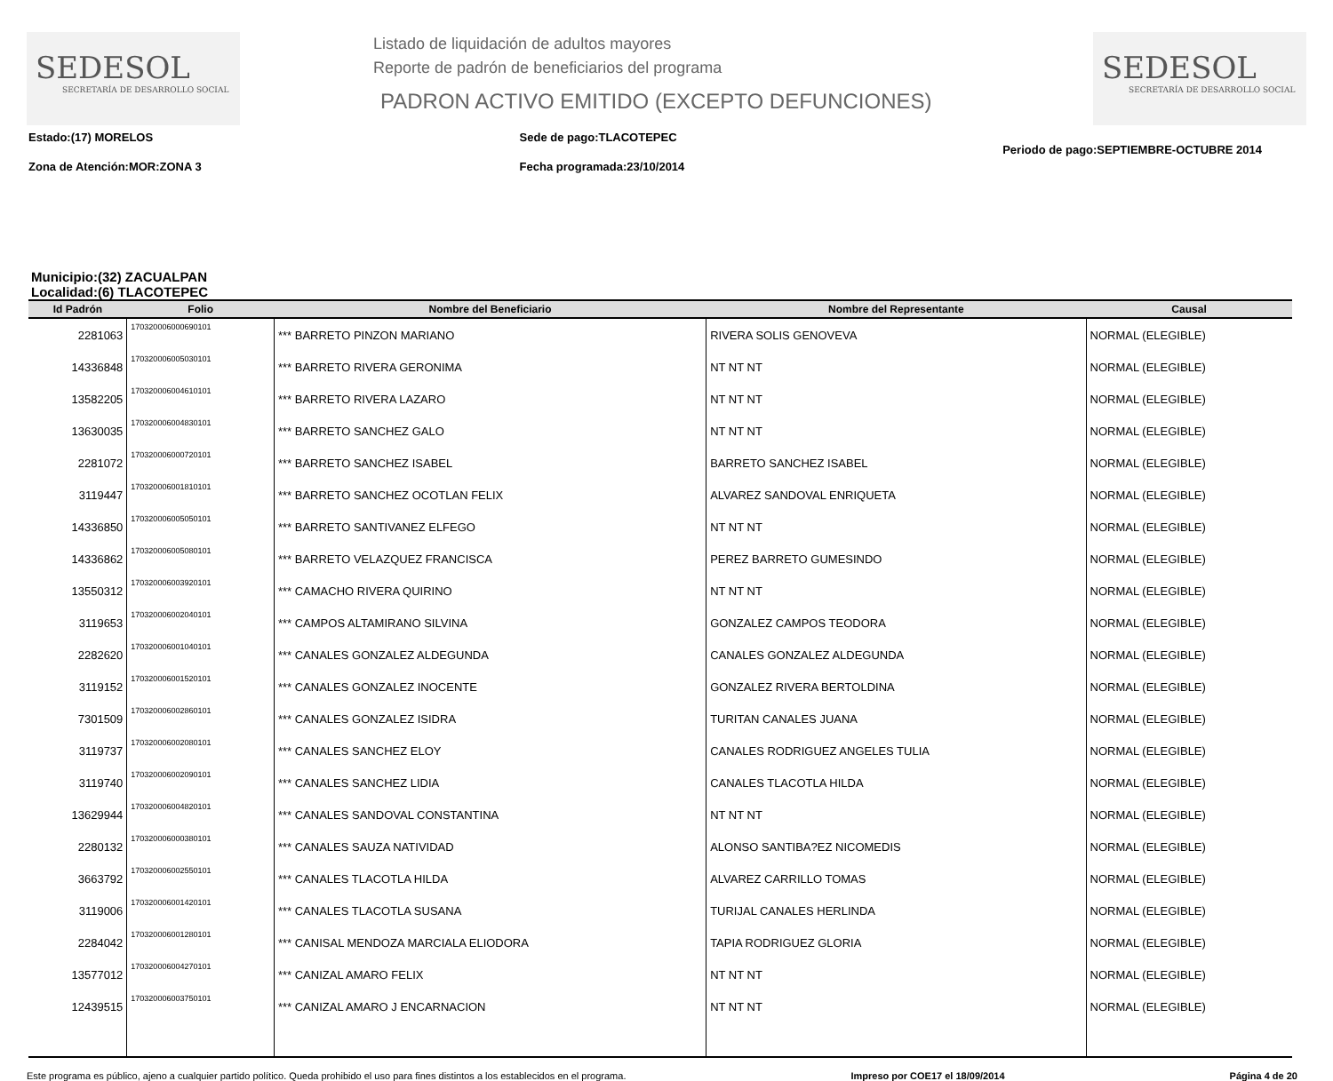SEDESOL
SECRETARÍA DE DESARROLLO SOCIAL
Listado de liquidación de adultos mayores
Reporte de padrón de beneficiarios del programa
PADRON ACTIVO EMITIDO (EXCEPTO DEFUNCIONES)
SEDESOL
SECRETARÍA DE DESARROLLO SOCIAL
Estado:(17) MORELOS
Zona de Atención:MOR:ZONA 3
Sede de pago:TLACOTEPEC
Fecha programada:23/10/2014
Periodo de pago:SEPTIEMBRE-OCTUBRE 2014
Municipio:(32) ZACUALPAN
Localidad:(6) TLACOTEPEC
| Id Padrón | Folio | Nombre del Beneficiario | Nombre del Representante | Causal |
| --- | --- | --- | --- | --- |
| 2281063 | 170320006000690101 | *** BARRETO PINZON MARIANO | RIVERA SOLIS GENOVEVA | NORMAL (ELEGIBLE) |
| 14336848 | 170320006005030101 | *** BARRETO RIVERA GERONIMA | NT NT NT | NORMAL (ELEGIBLE) |
| 13582205 | 170320006004610101 | *** BARRETO RIVERA LAZARO | NT NT NT | NORMAL (ELEGIBLE) |
| 13630035 | 170320006004830101 | *** BARRETO SANCHEZ GALO | NT NT NT | NORMAL (ELEGIBLE) |
| 2281072 | 170320006000720101 | *** BARRETO SANCHEZ ISABEL | BARRETO SANCHEZ ISABEL | NORMAL (ELEGIBLE) |
| 3119447 | 170320006001810101 | *** BARRETO SANCHEZ OCOTLAN FELIX | ALVAREZ SANDOVAL ENRIQUETA | NORMAL (ELEGIBLE) |
| 14336850 | 170320006005050101 | *** BARRETO SANTIVANEZ ELFEGO | NT NT NT | NORMAL (ELEGIBLE) |
| 14336862 | 170320006005080101 | *** BARRETO VELAZQUEZ FRANCISCA | PEREZ BARRETO GUMESINDO | NORMAL (ELEGIBLE) |
| 13550312 | 170320006003920101 | *** CAMACHO RIVERA QUIRINO | NT NT NT | NORMAL (ELEGIBLE) |
| 3119653 | 170320006002040101 | *** CAMPOS ALTAMIRANO SILVINA | GONZALEZ CAMPOS TEODORA | NORMAL (ELEGIBLE) |
| 2282620 | 170320006001040101 | *** CANALES GONZALEZ ALDEGUNDA | CANALES GONZALEZ ALDEGUNDA | NORMAL (ELEGIBLE) |
| 3119152 | 170320006001520101 | *** CANALES GONZALEZ INOCENTE | GONZALEZ RIVERA BERTOLDINA | NORMAL (ELEGIBLE) |
| 7301509 | 170320006002860101 | *** CANALES GONZALEZ ISIDRA | TURITAN CANALES JUANA | NORMAL (ELEGIBLE) |
| 3119737 | 170320006002080101 | *** CANALES SANCHEZ ELOY | CANALES RODRIGUEZ ANGELES TULIA | NORMAL (ELEGIBLE) |
| 3119740 | 170320006002090101 | *** CANALES SANCHEZ LIDIA | CANALES TLACOTLA HILDA | NORMAL (ELEGIBLE) |
| 13629944 | 170320006004820101 | *** CANALES SANDOVAL CONSTANTINA | NT NT NT | NORMAL (ELEGIBLE) |
| 2280132 | 170320006000380101 | *** CANALES SAUZA NATIVIDAD | ALONSO SANTIBA?EZ NICOMEDIS | NORMAL (ELEGIBLE) |
| 3663792 | 170320006002550101 | *** CANALES TLACOTLA HILDA | ALVAREZ CARRILLO TOMAS | NORMAL (ELEGIBLE) |
| 3119006 | 170320006001420101 | *** CANALES TLACOTLA SUSANA | TURIJAL CANALES HERLINDA | NORMAL (ELEGIBLE) |
| 2284042 | 170320006001280101 | *** CANISAL MENDOZA MARCIALA ELIODORA | TAPIA RODRIGUEZ GLORIA | NORMAL (ELEGIBLE) |
| 13577012 | 170320006004270101 | *** CANIZAL AMARO FELIX | NT NT NT | NORMAL (ELEGIBLE) |
| 12439515 | 170320006003750101 | *** CANIZAL AMARO J ENCARNACION | NT NT NT | NORMAL (ELEGIBLE) |
Este programa es público, ajeno a cualquier partido político. Queda prohibido el uso para fines distintos a los establecidos en el programa. Impreso por COE17 el 18/09/2014 Página 4 de 20